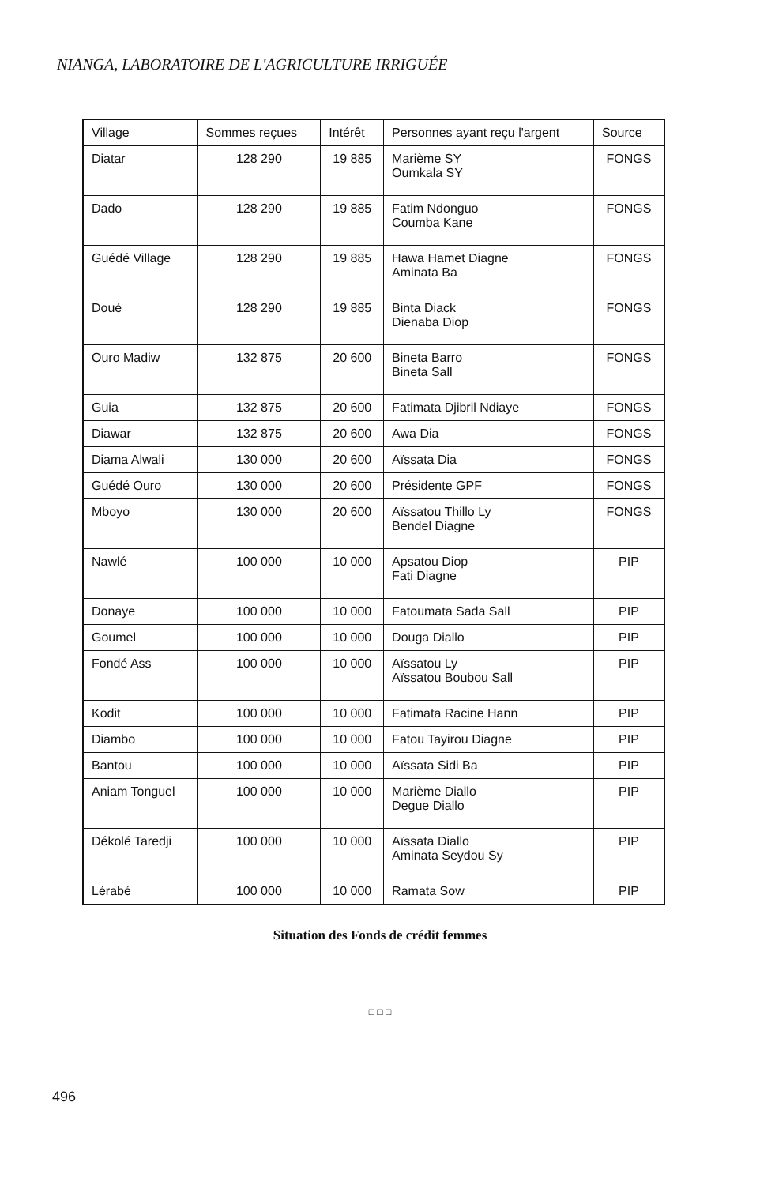NIANGA, LABORATOIRE DE L'AGRICULTURE IRRIGUÉE
| Village | Sommes reçues | Intérêt | Personnes ayant reçu l'argent | Source |
| --- | --- | --- | --- | --- |
| Diatar | 128 290 | 19 885 | Marième SY Oumkala SY | FONGS |
| Dado | 128 290 | 19 885 | Fatim Ndonguo Coumba Kane | FONGS |
| Guédé Village | 128 290 | 19 885 | Hawa Hamet Diagne Aminata Ba | FONGS |
| Doué | 128 290 | 19 885 | Binta Diack Dienaba Diop | FONGS |
| Ouro Madiw | 132 875 | 20 600 | Bineta Barro Bineta Sall | FONGS |
| Guia | 132 875 | 20 600 | Fatimata Djibril Ndiaye | FONGS |
| Diawar | 132 875 | 20 600 | Awa Dia | FONGS |
| Diama Alwali | 130 000 | 20 600 | Aïssata Dia | FONGS |
| Guédé Ouro | 130 000 | 20 600 | Présidente GPF | FONGS |
| Mboyo | 130 000 | 20 600 | Aïssatou Thillo Ly Bendel Diagne | FONGS |
| Nawlé | 100 000 | 10 000 | Apsatou Diop Fati Diagne | PIP |
| Donaye | 100 000 | 10 000 | Fatoumata Sada Sall | PIP |
| Goumel | 100 000 | 10 000 | Douga Diallo | PIP |
| Fondé Ass | 100 000 | 10 000 | Aïssatou Ly Aïssatou Boubou Sall | PIP |
| Kodit | 100 000 | 10 000 | Fatimata Racine Hann | PIP |
| Diambo | 100 000 | 10 000 | Fatou Tayirou Diagne | PIP |
| Bantou | 100 000 | 10 000 | Aïssata Sidi Ba | PIP |
| Aniam Tonguel | 100 000 | 10 000 | Marième Diallo Degue Diallo | PIP |
| Dékolé Taredji | 100 000 | 10 000 | Aïssata Diallo Aminata Seydou Sy | PIP |
| Lérabé | 100 000 | 10 000 | Ramata Sow | PIP |
Situation des Fonds de crédit femmes
□ □ □
496